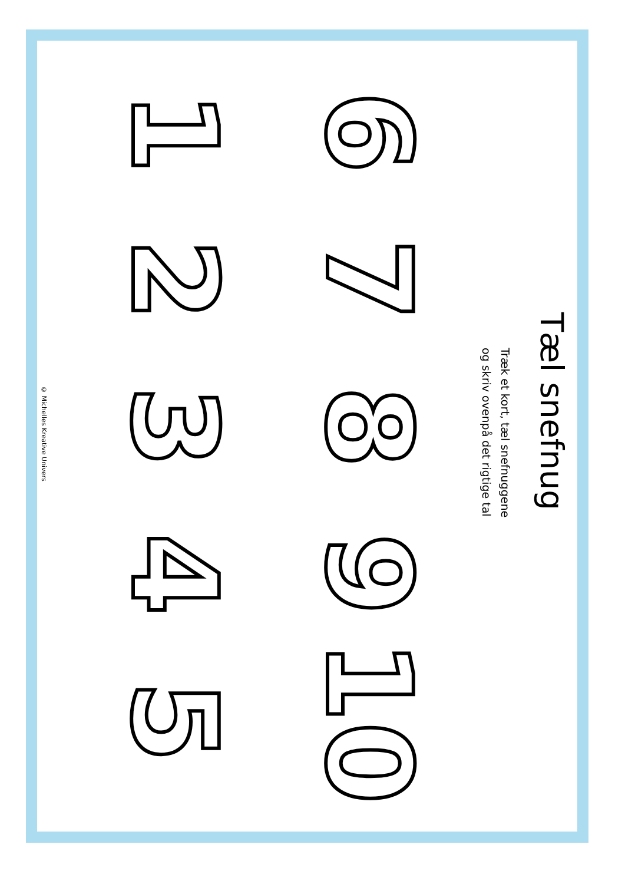Tæl snefnug
Træk et kort, tæl snefnuggene
og skriv ovenpå det rigtige tal
1
2
3
4
5
6
7
8
9
10
© Michelles Kreative Univers